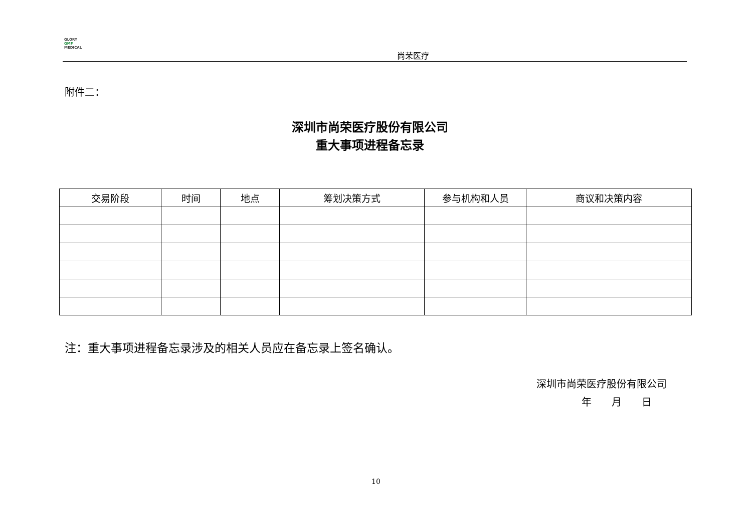GLORY
GMF
MEDICAL
尚荣医疗
附件二：
深圳市尚荣医疗股份有限公司
重大事项进程备忘录
| 交易阶段 | 时间 | 地点 | 筹划决策方式 | 参与机构和人员 | 商议和决策内容 |
| --- | --- | --- | --- | --- | --- |
注：重大事项进程备忘录涉及的相关人员应在备忘录上签名确认。
深圳市尚荣医疗股份有限公司
年　　月　　日
10